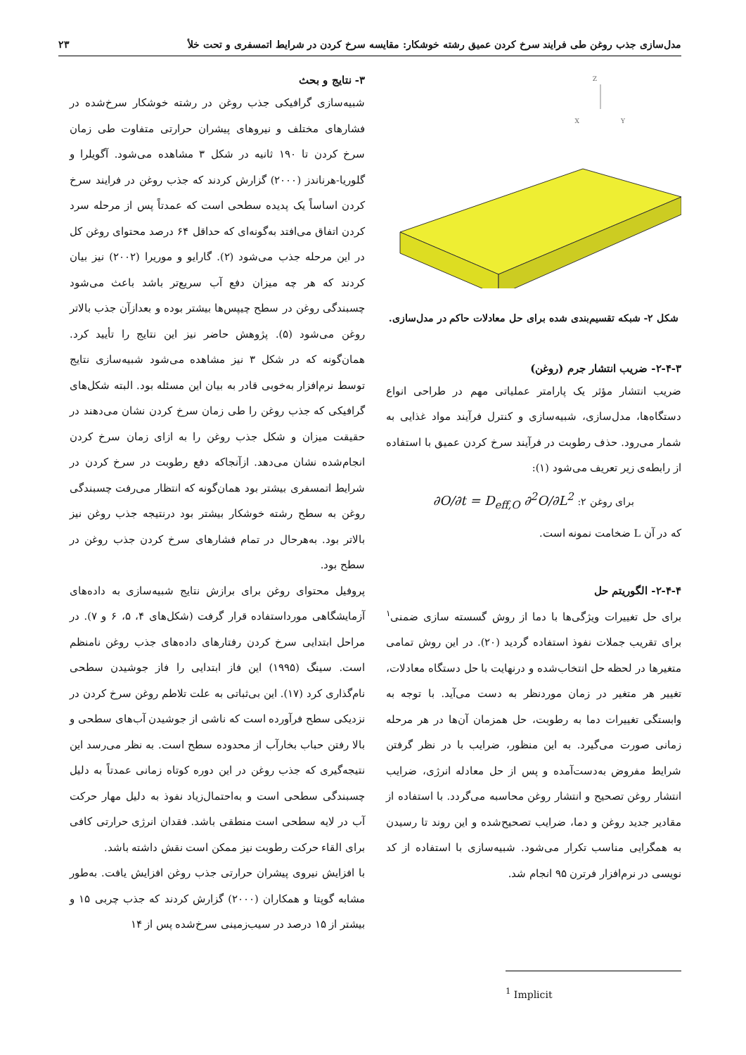مدل‌سازی جذب روغن طی فرایند سرخ کردن عمیق رشته خوشکار: مقایسه سرخ کردن در شرایط اتمسفری و تحت خلأ ۲۳
Z
X
Y
شکل ۲- شبکه تقسیم‌بندی شده برای حل معادلات حاکم در مدل‌سازی.
۲-۴-۳- ضریب انتشار جرم (روغن)
ضریب انتشار مؤثر یک پارامتر عملیاتی مهم در طراحی انواع دستگاه‌ها، مدل‌سازی، شبیه‌سازی و کنترل فرآیند مواد غذایی به شمار می‌رود. حذف رطوبت در فرآیند سرخ کردن عمیق با استفاده از رابطه‌ی زیر تعریف می‌شود (۱):
∂O/∂t = D<sub>eff,O</sub> ∂<sup>2</sup>O/∂L<sup>2</sup> :برای روغن ۲
که در آن L ضخامت نمونه است.
۲-۴-۴- الگوریتم حل
برای حل تغییرات ویژگی‌ها با دما از روش گسسته سازی ضمنی<sup>۱</sup> برای تقریب جملات نفوذ استفاده گردید (۲۰). در این روش تمامی متغیرها در لحظه حل انتخاب‌شده و درنهایت با حل دستگاه معادلات، تغییر هر متغیر در زمان موردنظر به دست می‌آید. با توجه به وابستگی تغییرات دما به رطوبت، حل همزمان آن‌ها در هر مرحله زمانی صورت می‌گیرد. به این منظور، ضرایب با در نظر گرفتن شرایط مفروض به‌دست‌آمده و پس از حل معادله انرژی، ضرایب انتشار روغن تصحیح و انتشار روغن محاسبه می‌گردد. با استفاده از مقادیر جدید روغن و دما، ضرایب تصحیح‌شده و این روند تا رسیدن به همگرایی مناسب تکرار می‌شود. شبیه‌سازی با استفاده از کد نویسی در نرم‌افزار فرترن ۹۵ انجام شد.
<sup>1</sup> Implicit
۳- نتایج و بحث
شبیه‌سازی گرافیکی جذب روغن در رشته خوشکار سرخ‌شده در فشارهای مختلف و نیروهای پیشران حرارتی متفاوت طی زمان سرخ کردن تا ۱۹۰ ثانیه در شکل ۳ مشاهده می‌شود. آگویلرا و گلوریا-هرناندز (۲۰۰۰) گزارش کردند که جذب روغن در فرایند سرخ کردن اساساً یک پدیده سطحی است که عمدتاً پس از مرحله سرد کردن اتفاق می‌افتد به‌گونه‌ای که حداقل ۶۴ درصد محتوای روغن کل در این مرحله جذب می‌شود (۲). گارایو و موریرا (۲۰۰۲) نیز بیان کردند که هر چه میزان دفع آب سریع‌تر باشد باعث می‌شود چسبندگی روغن در سطح چیپس‌ها بیشتر بوده و بعدازآن جذب بالاتر روغن می‌شود (۵). پژوهش حاضر نیز این نتایج را تأیید کرد. همان‌گونه که در شکل ۳ نیز مشاهده می‌شود شبیه‌سازی نتایج توسط نرم‌افزار به‌خوبی قادر به بیان این مسئله بود. البته شکل‌های گرافیکی که جذب روغن را طی زمان سرخ کردن نشان می‌دهند در حقیقت میزان و شکل جذب روغن را به ازای زمان سرخ کردن انجام‌شده نشان می‌دهد. ازآنجاکه دفع رطوبت در سرخ کردن در شرایط اتمسفری بیشتر بود همان‌گونه که انتظار می‌رفت چسبندگی روغن به سطح رشته خوشکار بیشتر بود درنتیجه جذب روغن نیز بالاتر بود. به‌هرحال در تمام فشارهای سرخ کردن جذب روغن در سطح بود.
پروفیل محتوای روغن برای برازش نتایج شبیه‌سازی به داده‌های آزمایشگاهی مورداستفاده قرار گرفت (شکل‌های ۴، ۵، ۶ و ۷). در مراحل ابتدایی سرخ کردن رفتارهای داده‌های جذب روغن نامنظم است. سینگ (۱۹۹۵) این فاز ابتدایی را فاز جوشیدن سطحی نام‌گذاری کرد (۱۷). این بی‌ثباتی به علت تلاطم روغن سرخ کردن در نزدیکی سطح فرآورده است که ناشی از جوشیدن آب‌های سطحی و بالا رفتن حباب بخارآب از محدوده سطح است. به نظر می‌رسد این نتیجه‌گیری که جذب روغن در این دوره کوتاه زمانی عمدتاً به دلیل چسبندگی سطحی است و به‌احتمال‌زیاد نفوذ به دلیل مهار حرکت آب در لایه سطحی است منطقی باشد. فقدان انرژی حرارتی کافی برای القاء حرکت رطوبت نیز ممکن است نقش داشته باشد.
با افزایش نیروی پیشران حرارتی جذب روغن افزایش یافت. به‌طور مشابه گوپتا و همکاران (۲۰۰۰) گزارش کردند که جذب چربی ۱۵ و بیشتر از ۱۵ درصد در سیب‌زمینی سرخ‌شده پس از ۱۴